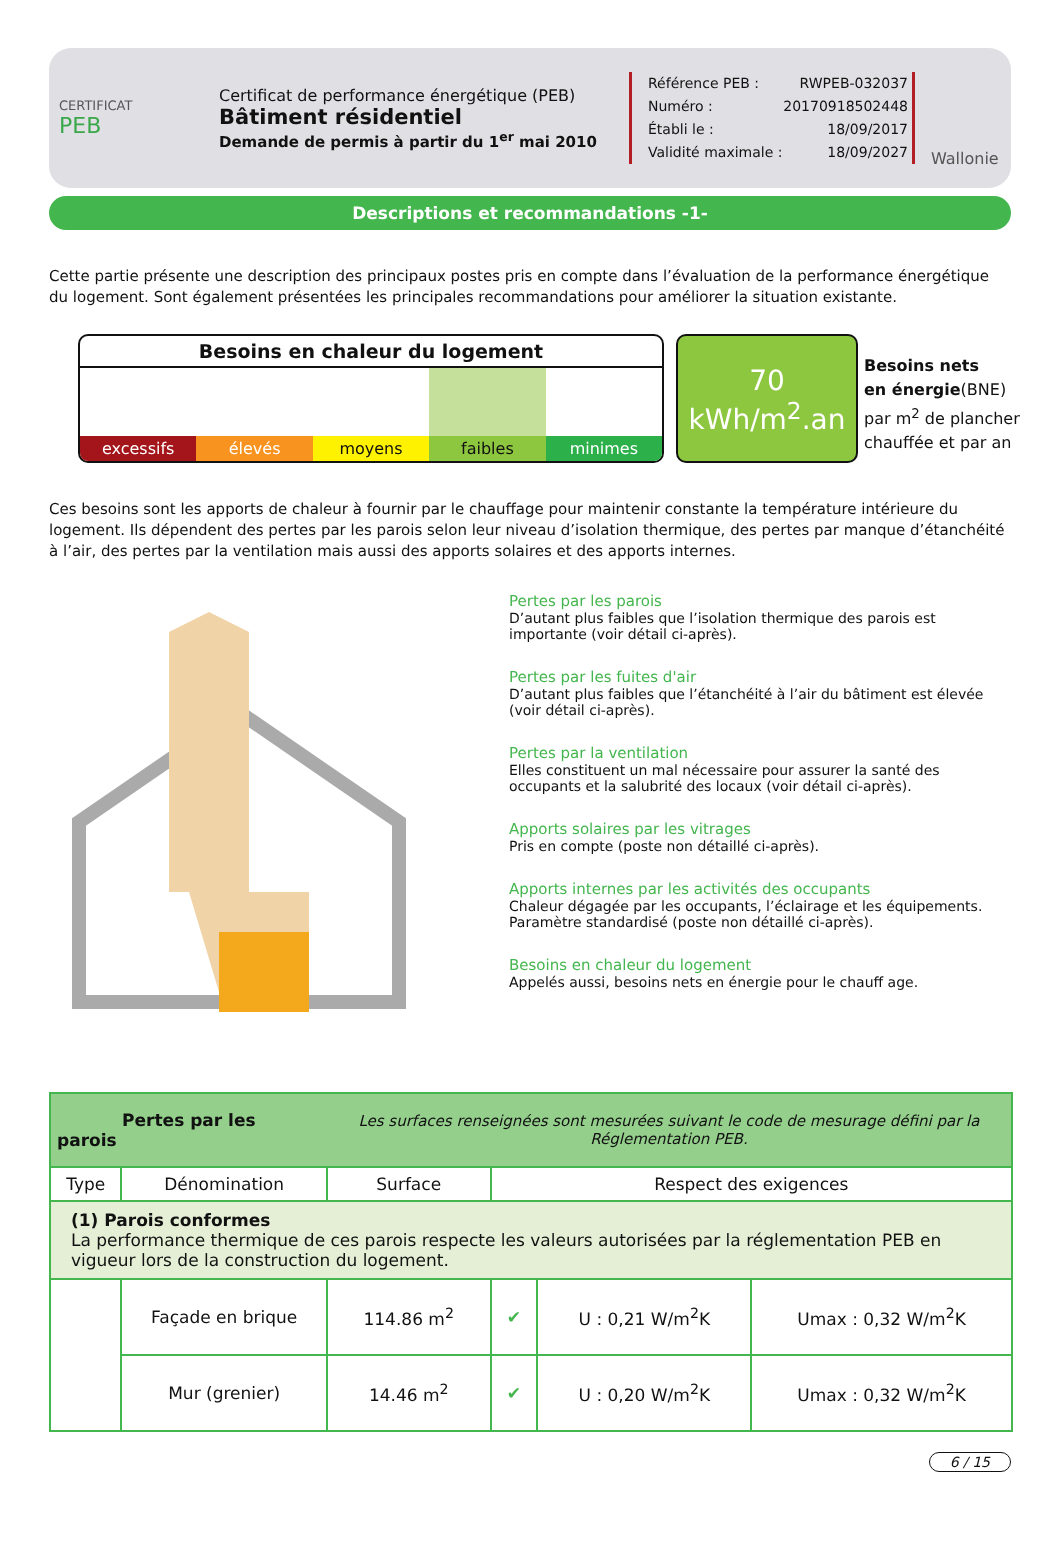CERTIFICAT
PEB
Certificat de performance énergétique (PEB)
Bâtiment résidentiel
Demande de permis à partir du 1<sup>er</sup> mai 2010
Référence PEB : RWPEB-032037
Numéro : 20170918502448
Établi le : 18/09/2017
Validité maximale : 18/09/2027
Wallonie
Descriptions et recommandations -1-
Cette partie présente une description des principaux postes pris en compte dans l’évaluation de la performance énergétique du logement. Sont également présentées les principales recommandations pour améliorer la situation existante.
Besoins en chaleur du logement
excessifs élevés moyens faibles minimes
70
kWh/m<sup>2</sup>.an
Besoins nets
en énergie(BNE)
par m<sup>2</sup> de plancher
chauffée et par an
Ces besoins sont les apports de chaleur à fournir par le chauffage pour maintenir constante la température intérieure du logement. Ils dépendent des pertes par les parois selon leur niveau d’isolation thermique, des pertes par manque d’étanchéité à l’air, des pertes par la ventilation mais aussi des apports solaires et des apports internes.
Pertes par les parois
D’autant plus faibles que l’isolation thermique des parois est importante (voir détail ci-après).
Pertes par les fuites d'air
D’autant plus faibles que l’étanchéité à l’air du bâtiment est élevée (voir détail ci-après).
Pertes par la ventilation
Elles constituent un mal nécessaire pour assurer la santé des occupants et la salubrité des locaux (voir détail ci-après).
Apports solaires par les vitrages
Pris en compte (poste non détaillé ci-après).
Apports internes par les activités des occupants
Chaleur dégagée par les occupants, l’éclairage et les équipements. Paramètre standardisé (poste non détaillé ci-après).
Besoins en chaleur du logement
Appelés aussi, besoins nets en énergie pour le chauff age.
| Pertes par les parois | | Les surfaces renseignées sont mesurées suivant le code de mesurage défini par la Réglementation PEB. | | | |
| Type | Dénomination | Surface | Respect des exigences | | |
| (1) Parois conformes La performance thermique de ces parois respecte les valeurs autorisées par la réglementation PEB en vigueur lors de la construction du logement. | | | | | |
| | Façade en brique | 114.86 m<sup>2</sup> | ✔ | U : 0,21 W/m<sup>2</sup>K | Umax : 0,32 W/m<sup>2</sup>K |
| | Mur (grenier) | 14.46 m<sup>2</sup> | ✔ | U : 0,20 W/m<sup>2</sup>K | Umax : 0,32 W/m<sup>2</sup>K |
6 / 15